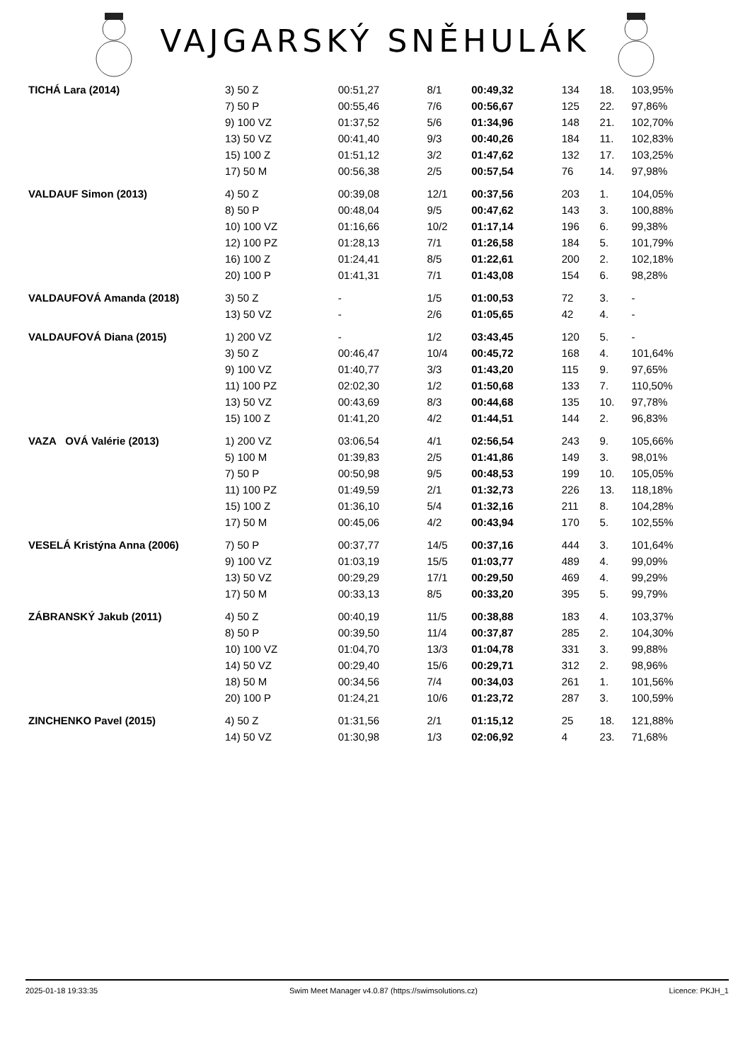VAJGARSKÝ SNĚHULÁK
| TICHÁ Lara (2014) | 3) 50 Z | 00:51,27 | 8/1 | 00:49,32 | 134 | 18. | 103,95% |
| | 7) 50 P | 00:55,46 | 7/6 | 00:56,67 | 125 | 22. | 97,86% |
| | 9) 100 VZ | 01:37,52 | 5/6 | 01:34,96 | 148 | 21. | 102,70% |
| | 13) 50 VZ | 00:41,40 | 9/3 | 00:40,26 | 184 | 11. | 102,83% |
| | 15) 100 Z | 01:51,12 | 3/2 | 01:47,62 | 132 | 17. | 103,25% |
| | 17) 50 M | 00:56,38 | 2/5 | 00:57,54 | 76 | 14. | 97,98% |
| VALDAUF Simon (2013) | 4) 50 Z | 00:39,08 | 12/1 | 00:37,56 | 203 | 1. | 104,05% |
| | 8) 50 P | 00:48,04 | 9/5 | 00:47,62 | 143 | 3. | 100,88% |
| | 10) 100 VZ | 01:16,66 | 10/2 | 01:17,14 | 196 | 6. | 99,38% |
| | 12) 100 PZ | 01:28,13 | 7/1 | 01:26,58 | 184 | 5. | 101,79% |
| | 16) 100 Z | 01:24,41 | 8/5 | 01:22,61 | 200 | 2. | 102,18% |
| | 20) 100 P | 01:41,31 | 7/1 | 01:43,08 | 154 | 6. | 98,28% |
| VALDAUFOVÁ Amanda (2018) | 3) 50 Z | - | 1/5 | 01:00,53 | 72 | 3. | - |
| | 13) 50 VZ | - | 2/6 | 01:05,65 | 42 | 4. | - |
| VALDAUFOVÁ Diana (2015) | 1) 200 VZ | - | 1/2 | 03:43,45 | 120 | 5. | - |
| | 3) 50 Z | 00:46,47 | 10/4 | 00:45,72 | 168 | 4. | 101,64% |
| | 9) 100 VZ | 01:40,77 | 3/3 | 01:43,20 | 115 | 9. | 97,65% |
| | 11) 100 PZ | 02:02,30 | 1/2 | 01:50,68 | 133 | 7. | 110,50% |
| | 13) 50 VZ | 00:43,69 | 8/3 | 00:44,68 | 135 | 10. | 97,78% |
| | 15) 100 Z | 01:41,20 | 4/2 | 01:44,51 | 144 | 2. | 96,83% |
| VAZA OVÁ Valérie (2013) | 1) 200 VZ | 03:06,54 | 4/1 | 02:56,54 | 243 | 9. | 105,66% |
| | 5) 100 M | 01:39,83 | 2/5 | 01:41,86 | 149 | 3. | 98,01% |
| | 7) 50 P | 00:50,98 | 9/5 | 00:48,53 | 199 | 10. | 105,05% |
| | 11) 100 PZ | 01:49,59 | 2/1 | 01:32,73 | 226 | 13. | 118,18% |
| | 15) 100 Z | 01:36,10 | 5/4 | 01:32,16 | 211 | 8. | 104,28% |
| | 17) 50 M | 00:45,06 | 4/2 | 00:43,94 | 170 | 5. | 102,55% |
| VESELÁ Kristýna Anna (2006) | 7) 50 P | 00:37,77 | 14/5 | 00:37,16 | 444 | 3. | 101,64% |
| | 9) 100 VZ | 01:03,19 | 15/5 | 01:03,77 | 489 | 4. | 99,09% |
| | 13) 50 VZ | 00:29,29 | 17/1 | 00:29,50 | 469 | 4. | 99,29% |
| | 17) 50 M | 00:33,13 | 8/5 | 00:33,20 | 395 | 5. | 99,79% |
| ZÁBRANSKÝ Jakub (2011) | 4) 50 Z | 00:40,19 | 11/5 | 00:38,88 | 183 | 4. | 103,37% |
| | 8) 50 P | 00:39,50 | 11/4 | 00:37,87 | 285 | 2. | 104,30% |
| | 10) 100 VZ | 01:04,70 | 13/3 | 01:04,78 | 331 | 3. | 99,88% |
| | 14) 50 VZ | 00:29,40 | 15/6 | 00:29,71 | 312 | 2. | 98,96% |
| | 18) 50 M | 00:34,56 | 7/4 | 00:34,03 | 261 | 1. | 101,56% |
| | 20) 100 P | 01:24,21 | 10/6 | 01:23,72 | 287 | 3. | 100,59% |
| ZINCHENKO Pavel (2015) | 4) 50 Z | 01:31,56 | 2/1 | 01:15,12 | 25 | 18. | 121,88% |
| | 14) 50 VZ | 01:30,98 | 1/3 | 02:06,92 | 4 | 23. | 71,68% |
2025-01-18 19:33:35 Swim Meet Manager v4.0.87 (https://swimsolutions.cz) Licence: PKJH_1